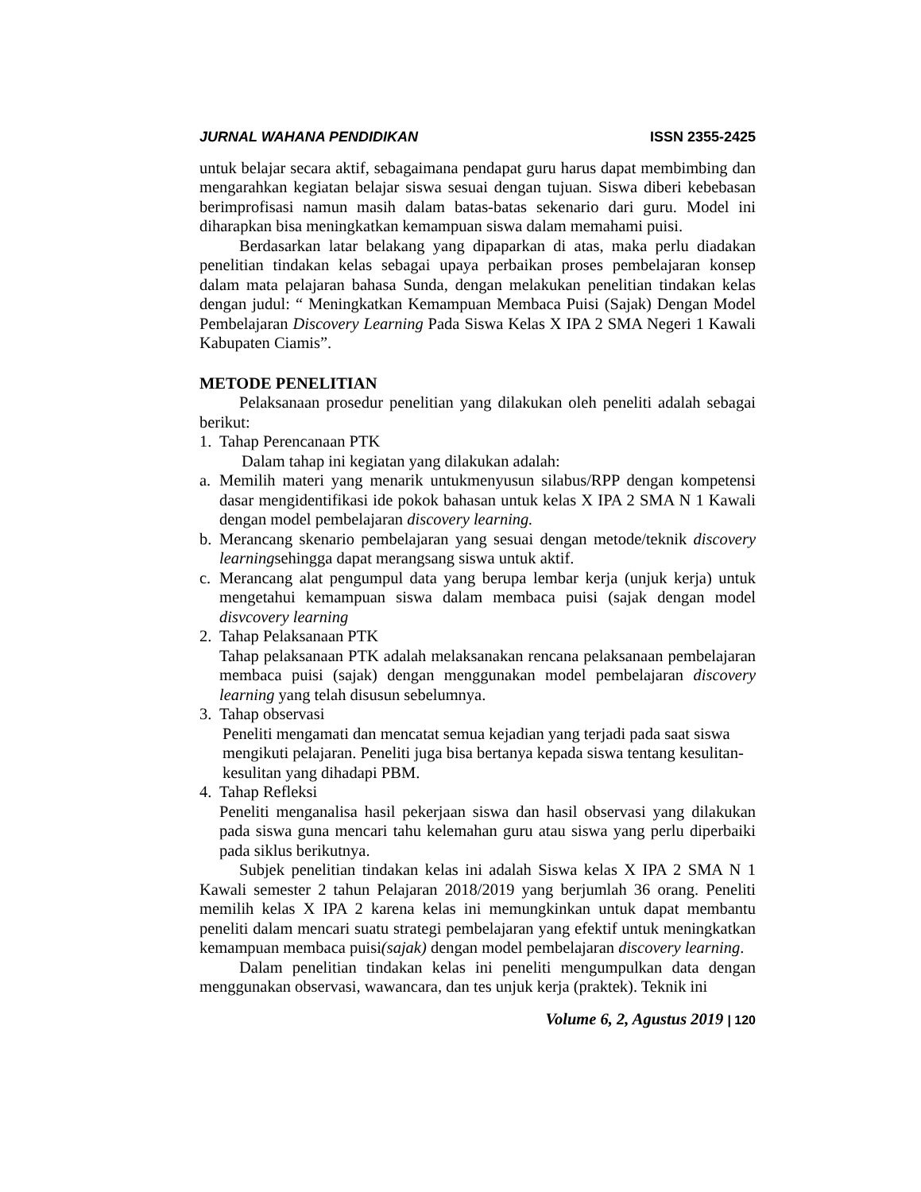JURNAL WAHANA PENDIDIKAN ISSN 2355-2425
untuk belajar secara aktif, sebagaimana pendapat guru harus dapat membimbing dan mengarahkan kegiatan belajar siswa sesuai dengan tujuan. Siswa diberi kebebasan berimprofisasi namun masih dalam batas-batas sekenario dari guru. Model ini diharapkan bisa meningkatkan kemampuan siswa dalam memahami puisi.
Berdasarkan latar belakang yang dipaparkan di atas, maka perlu diadakan penelitian tindakan kelas sebagai upaya perbaikan proses pembelajaran konsep dalam mata pelajaran bahasa Sunda, dengan melakukan penelitian tindakan kelas dengan judul: “ Meningkatkan Kemampuan Membaca Puisi (Sajak) Dengan Model Pembelajaran Discovery Learning Pada Siswa Kelas X IPA 2 SMA Negeri 1 Kawali Kabupaten Ciamis”.
METODE PENELITIAN
Pelaksanaan prosedur penelitian yang dilakukan oleh peneliti adalah sebagai berikut:
1. Tahap Perencanaan PTK
Dalam tahap ini kegiatan yang dilakukan adalah:
a. Memilih materi yang menarik untukmenyusun silabus/RPP dengan kompetensi dasar mengidentifikasi ide pokok bahasan untuk kelas X IPA 2 SMA N 1 Kawali dengan model pembelajaran discovery learning.
b. Merancang skenario pembelajaran yang sesuai dengan metode/teknik discovery learningsehingga dapat merangsang siswa untuk aktif.
c. Merancang alat pengumpul data yang berupa lembar kerja (unjuk kerja) untuk mengetahui kemampuan siswa dalam membaca puisi (sajak dengan model disvcovery learning
2. Tahap Pelaksanaan PTK
Tahap pelaksanaan PTK adalah melaksanakan rencana pelaksanaan pembelajaran membaca puisi (sajak) dengan menggunakan model pembelajaran discovery learning yang telah disusun sebelumnya.
3. Tahap observasi
Peneliti mengamati dan mencatat semua kejadian yang terjadi pada saat siswa mengikuti pelajaran. Peneliti juga bisa bertanya kepada siswa tentang kesulitan-kesulitan yang dihadapi PBM.
4. Tahap Refleksi
Peneliti menganalisa hasil pekerjaan siswa dan hasil observasi yang dilakukan pada siswa guna mencari tahu kelemahan guru atau siswa yang perlu diperbaiki pada siklus berikutnya.
Subjek penelitian tindakan kelas ini adalah Siswa kelas X IPA 2 SMA N 1 Kawali semester 2 tahun Pelajaran 2018/2019 yang berjumlah 36 orang. Peneliti memilih kelas X IPA 2 karena kelas ini memungkinkan untuk dapat membantu peneliti dalam mencari suatu strategi pembelajaran yang efektif untuk meningkatkan kemampuan membaca puisi(sajak) dengan model pembelajaran discovery learning.
Dalam penelitian tindakan kelas ini peneliti mengumpulkan data dengan menggunakan observasi, wawancara, dan tes unjuk kerja (praktek). Teknik ini
Volume 6, 2, Agustus 2019 | 120